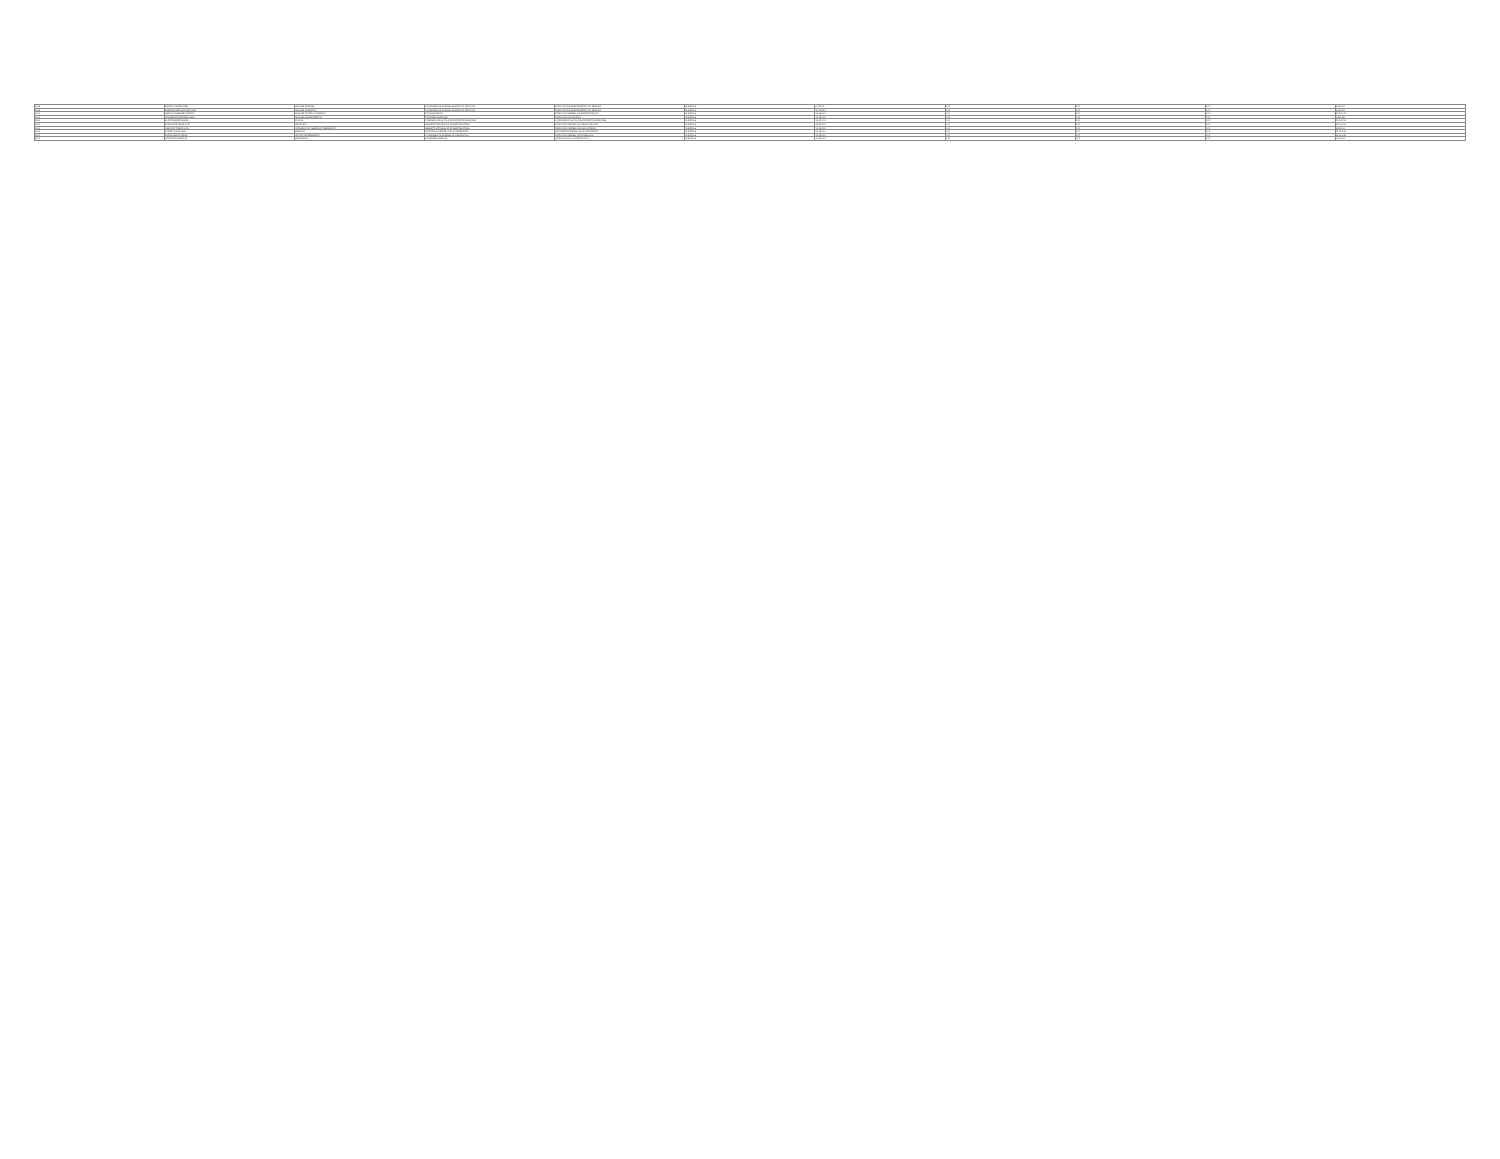| 2198 | MUÑOZ CORTINA IRMA | AUXILIAR GENERAL | COORDINACIÓN GENERAL ADJUNTA DE SERVICIOS | DIRECCIÓN DE MANTENIMIENTO DE PARQUES | PLANTILLA | 8,029.70 | 0.00 | 0.00 | 0.00 | 8,029.70 |
| 2199 | BARRERA VAZQUEZ CAROLINA | AUXILIAR OPERATIVO | COORDINACIÓN GENERAL ADJUNTA DE SERVICIOS | DIRECCIÓN DE MANTENIMIENTO DE PARQUES | PLANTILLA | 10,736.56 | 0.00 | 0.00 | 0.00 | 8,993.91 |
| 2200 | GARCIA GONZALEZ ROBERTO | AUXILIAR TECNICO OPERATIVO | OFICIALIA MAYOR | DIRECCIÓN GENERAL DE ADMINISTRACIÓN | PLANTILLA | 12,344.00 | 0.00 | 0.00 | 0.00 | 10,403.71 |
| 2201 | HERNANDEZ MARTINEZ JUAN | AUXILIAR ADMINISTRATIVO | TESORERÍA MUNICIPAL | DIRECCIÓN DE INGRESOS | PLANTILLA | 11,720.00 | 0.00 | 0.00 | 0.00 | 9,871.45 |
| 2202 | LOPEZ RAMIREZ MARIA | POLICIA | COMISARÍA DE LA POLICÍA PREVENTIVA MUNICIPAL | COMISARÍA DE LA POLICÍA PREVENTIVA MUNICIPAL | PLANTILLA | 16,470.00 | 0.00 | 0.00 | 0.00 | 13,605.20 |
| 2203 | RODRIGUEZ PEREZ JOSE | INSPECTOR | GABINETE INTEGRAL DE INFRAESTRUCTURA | DIRECCIÓN GENERAL DE OBRAS PÚBLICAS | PLANTILLA | 14,580.00 | 0.00 | 0.00 | 0.00 | 12,104.33 |
| 2204 | SANCHEZ TORRES LUIS | OPERADOR DE PLANTA DE TRATAMIENTO | GABINETE INTEGRAL DE INFRAESTRUCTURA | DIRECCIÓN GENERAL DE AGUA POTABLE | PLANTILLA | 11,180.00 | 0.00 | 0.00 | 0.00 | 9,402.16 |
| 2205 | GOMEZ FLORES ANA | ANALISTA | SECRETARÍA GENERAL DEL AYUNTAMIENTO | SECRETARÍA GENERAL DEL AYUNTAMIENTO | PLANTILLA | 13,240.00 | 0.00 | 0.00 | 0.00 | 11,017.88 |
| 2206 | DIAZ MORALES PEDRO | JEFE DE DEPARTAMENTO | COORDINACIÓN GENERAL DE DESARROLLO | DIRECCIÓN GENERAL DE DESARROLLO | PLANTILLA | 22,500.00 | 0.00 | 0.00 | 0.00 | 18,112.40 |
| 2207 | CRUZ REYES MARTHA | SECRETARIA | CONSEJERÍA JURÍDICA | DIRECCIÓN DE LO CONTENCIOSO | PLANTILLA | 10,980.00 | 0.00 | 0.00 | 0.00 | 9,233.62 |